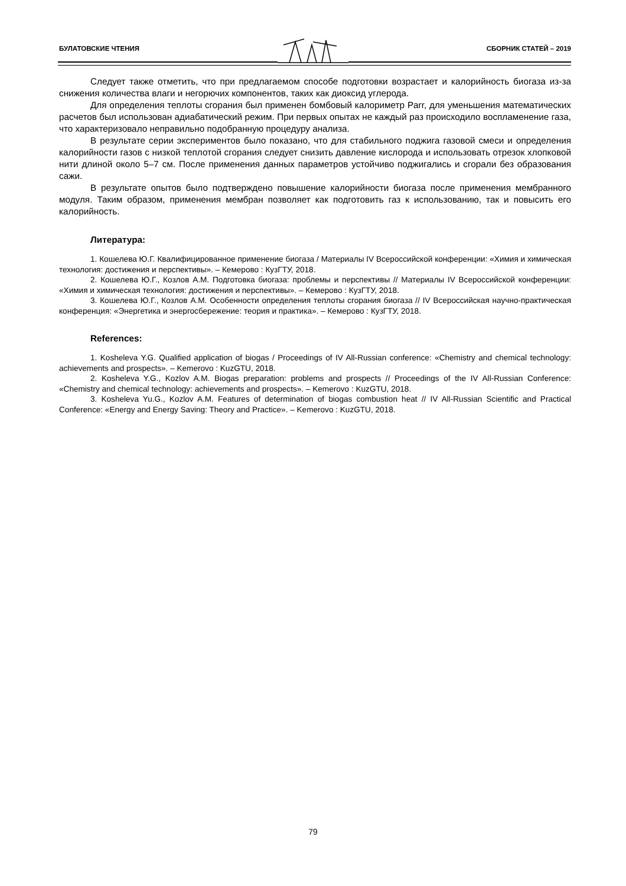БУЛАТОВСКИЕ ЧТЕНИЯ СБОРНИК СТАТЕЙ – 2019
Следует также отметить, что при предлагаемом способе подготовки возрастает и калорийность биогаза из-за снижения количества влаги и негорючих компонентов, таких как диоксид углерода.
Для определения теплоты сгорания был применен бомбовый калориметр Parr, для уменьшения математических расчетов был использован адиабатический режим. При первых опытах не каждый раз происходило воспламенение газа, что характеризовало неправильно подобранную процедуру анализа.
В результате серии экспериментов было показано, что для стабильного поджига газовой смеси и определения калорийности газов с низкой теплотой сгорания следует снизить давление кислорода и использовать отрезок хлопковой нити длиной около 5–7 см. После применения данных параметров устойчиво поджигались и сгорали без образования сажи.
В результате опытов было подтверждено повышение калорийности биогаза после применения мембранного модуля. Таким образом, применения мембран позволяет как подготовить газ к использованию, так и повысить его калорийность.
Литература:
1. Кошелева Ю.Г. Квалифицированное применение биогаза / Материалы IV Всероссийской конференции: «Химия и химическая технология: достижения и перспективы». – Кемерово : КузГТУ, 2018.
2. Кошелева Ю.Г., Козлов А.М. Подготовка биогаза: проблемы и перспективы // Материалы IV Всероссийской конференции: «Химия и химическая технология: достижения и перспективы». – Кемерово : КузГТУ, 2018.
3. Кошелева Ю.Г., Козлов А.М. Особенности определения теплоты сгорания биогаза // IV Всероссийская научно-практическая конференция: «Энергетика и энергосбережение: теория и практика». – Кемерово : КузГТУ, 2018.
References:
1. Kosheleva Y.G. Qualified application of biogas / Proceedings of IV All-Russian conference: «Chemistry and chemical technology: achievements and prospects». – Kemerovo : KuzGTU, 2018.
2. Kosheleva Y.G., Kozlov A.M. Biogas preparation: problems and prospects // Proceedings of the IV All-Russian Conference: «Chemistry and chemical technology: achievements and prospects». – Kemerovo : KuzGTU, 2018.
3. Kosheleva Yu.G., Kozlov A.M. Features of determination of biogas combustion heat // IV All-Russian Scientific and Practical Conference: «Energy and Energy Saving: Theory and Practice». – Kemerovo : KuzGTU, 2018.
79